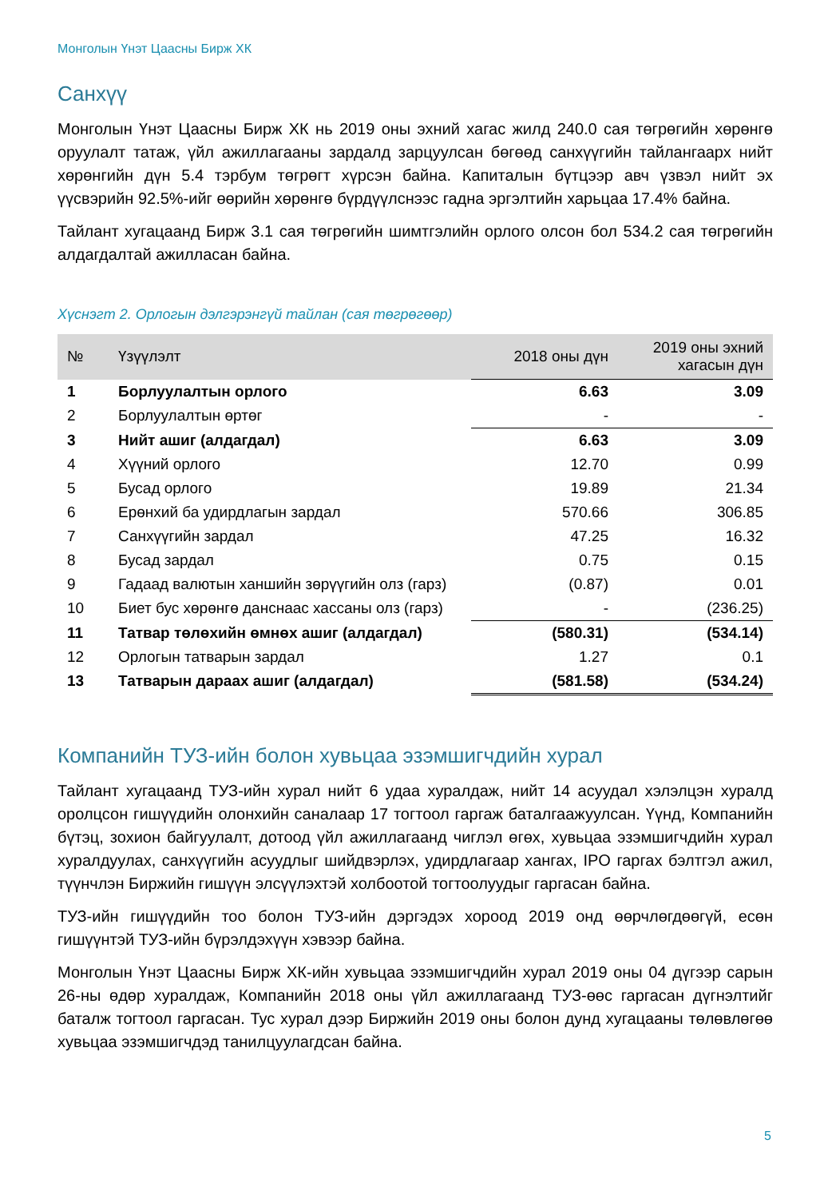Монголын Үнэт Цаасны Бирж ХК
Санхүү
Монголын Үнэт Цаасны Бирж ХК нь 2019 оны эхний хагас жилд 240.0 сая төгрөгийн хөрөнгө оруулалт татаж, үйл ажиллагааны зардалд зарцуулсан бөгөөд санхүүгийн тайлангаарх нийт хөрөнгийн дүн 5.4 тэрбум төгрөгт хүрсэн байна. Капиталын бүтцээр авч үзвэл нийт эх үүсвэрийн 92.5%-ийг өөрийн хөрөнгө бүрдүүлснээс гадна эргэлтийн харьцаа 17.4% байна.
Тайлант хугацаанд Бирж 3.1 сая төгрөгийн шимтгэлийн орлого олсон бол 534.2 сая төгрөгийн алдагдалтай ажилласан байна.
Хүснэгт 2. Орлогын дэлгэрэнгүй тайлан (сая төгрөгөөр)
| № | Үзүүлэлт | 2018 оны дүн | 2019 оны эхний хагасын дүн |
| --- | --- | --- | --- |
| 1 | Борлуулалтын орлого | 6.63 | 3.09 |
| 2 | Борлуулалтын өртөг | - | - |
| 3 | Нийт ашиг (алдагдал) | 6.63 | 3.09 |
| 4 | Хүүний орлого | 12.70 | 0.99 |
| 5 | Бусад орлого | 19.89 | 21.34 |
| 6 | Ерөнхий ба удирдлагын зардал | 570.66 | 306.85 |
| 7 | Санхүүгийн зардал | 47.25 | 16.32 |
| 8 | Бусад зардал | 0.75 | 0.15 |
| 9 | Гадаад валютын ханшийн зөрүүгийн олз (гарз) | (0.87) | 0.01 |
| 10 | Биет бус хөрөнгө данснаас хассаны олз (гарз) | - | (236.25) |
| 11 | Татвар төлөхийн өмнөх ашиг (алдагдал) | (580.31) | (534.14) |
| 12 | Орлогын татварын зардал | 1.27 | 0.1 |
| 13 | Татварын дараах ашиг (алдагдал) | (581.58) | (534.24) |
Компанийн ТУЗ-ийн болон хувьцаа эзэмшигчдийн хурал
Тайлант хугацаанд ТУЗ-ийн хурал нийт 6 удаа хуралдаж, нийт 14 асуудал хэлэлцэн хуралд оролцсон гишүүдийн олонхийн саналаар 17 тогтоол гаргаж баталгаажуулсан. Үүнд, Компанийн бүтэц, зохион байгуулалт, дотоод үйл ажиллагаанд чиглэл өгөх, хувьцаа эзэмшигчдийн хурал хуралдуулах, санхүүгийн асуудлыг шийдвэрлэх, удирдлагаар хангах, IPO гаргах бэлтгэл ажил, түүнчлэн Биржийн гишүүн элсүүлэхтэй холбоотой тогтоолуудыг гаргасан байна.
ТУЗ-ийн гишүүдийн тоо болон ТУЗ-ийн дэргэдэх хороод 2019 онд өөрчлөгдөөгүй, есөн гишүүнтэй ТУЗ-ийн бүрэлдэхүүн хэвээр байна.
Монголын Үнэт Цаасны Бирж ХК-ийн хувьцаа эзэмшигчдийн хурал 2019 оны 04 дүгээр сарын 26-ны өдөр хуралдаж, Компанийн 2018 оны үйл ажиллагаанд ТУЗ-өөс гаргасан дүгнэлтийг баталж тогтоол гаргасан. Тус хурал дээр Биржийн 2019 оны болон дунд хугацааны төлөвлөгөө хувьцаа эзэмшигчдэд танилцуулагдсан байна.
5